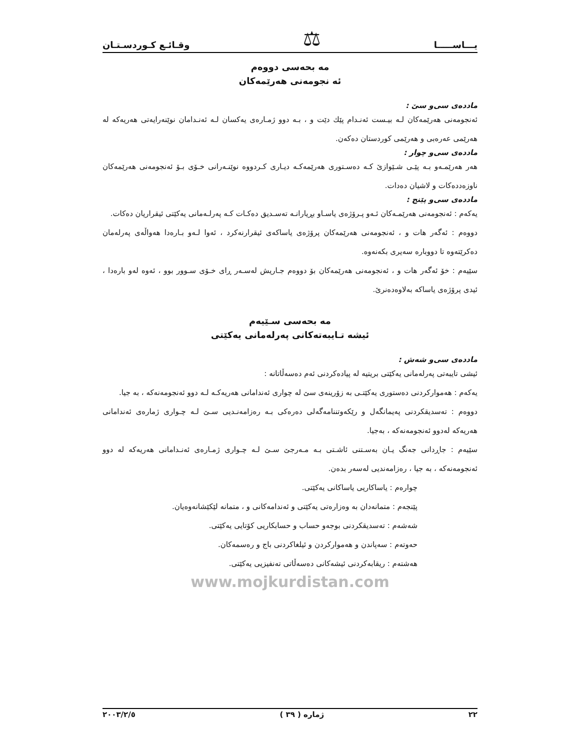یـــاســـــا ⚖ وقـائـع كـوردسـتـان
مه بحه‌سی دووه‌م
ئه نجومه‌نی هه‌رێمه‌كان
مادده‌ی سی‌و سێ :
ئه‌نجومه‌نی هه‌رێمه‌كان لـه بیـست ئه‌نـدام پێك دێت و ، بـه دوو ژمـاره‌ی یه‌كسان لـه ئه‌نـدامان نوێنه‌رایه‌تی هه‌ریه‌كه له هه‌رێمی عه‌ره‌بی و هه‌رێمی كوردستان ده‌كه‌ن.
مادده‌ی سی‌و چوار :
هه‌ر هه‌رێمـه‌و بـه پێـی شـێوازێ كـه ده‌سـتوری هه‌رێمه‌كـه دیـاری كـردووه نوێنـه‌رانی خـۆی بـۆ ئه‌نجومه‌نی هه‌رێمه‌كان ناوزه‌دده‌كات و لاشیان ده‌دات.
مادده‌ی سی‌و پێنج :
یه‌كه‌م : ئه‌نجومه‌نی هه‌رێمـه‌كان ئـه‌و پـرۆژه‌ی یاسـاو بڕیارانـه ته‌سـدیق ده‌كـات كـه په‌رلـه‌مانی یه‌كێتی ئیقراریان ده‌كات.
دووه‌م : ئه‌گه‌ر هات و ، ئه‌نجومه‌نی هه‌رێمه‌كان پرۆژه‌ی یاساكه‌ی ئیقرارنه‌كرد ، ئه‌وا لـه‌و بـاره‌دا هه‌واڵه‌ی په‌رله‌مان ده‌كرێته‌وه تا دووباره سه‌یری بكه‌نه‌وه.
سێیه‌م : خۆ ئه‌گه‌ر هات و ، ئه‌نجومه‌نی هه‌رێمه‌كان بۆ دووه‌م جـاریش له‌سـه‌ر ڕای خـۆی سـوور بوو ، ئه‌وه له‌و باره‌دا ، ئیدی پرۆژه‌ی یاساكه به‌لاوه‌ده‌نرێ.
مه بحه‌سی سـێیه‌م
ئیشه تـایبه‌ته‌كانی په‌رله‌مانی یه‌كێتی
مادده‌ی سی‌و شه‌ش :
ئیشی تایبه‌تی په‌رله‌مانی یه‌كێتی بریتیه له پیاده‌كردنی ئه‌م ده‌سه‌ڵاتانه :
یه‌كه‌م : هه‌مواركردنی ده‌ستوری یه‌كێتـی به زۆرینه‌ی سێ له چواری ئه‌ندامانی هه‌ریه‌كـه لـه دوو ئه‌نجومه‌نه‌كه ، به جیا.
دووه‌م : ته‌سدیقكردنی په‌یمانگه‌ل و رێكه‌وتننامه‌گه‌لی ده‌ره‌كی بـه ره‌زامه‌نـدیی سـێ لـه چـواری ژماره‌ی ئه‌ندامانی هه‌ریه‌كه له‌دوو ئه‌نجومه‌نه‌كه ، به‌جیا.
سێیه‌م : جاڕدانی جه‌نگ یـان به‌سـتنی ئاشـتی بـه مـه‌رجێ سـێ لـه چـواری ژمـاره‌ی ئه‌نـدامانی هه‌ریه‌كه له دوو ئه‌نجومه‌نه‌كه ، به جیا ، ره‌زامه‌ندیی له‌سه‌ر بده‌ن.
چواره‌م : یاساكاریی یاساكانی یه‌كێتی.
پێنجه‌م : متمانه‌دان به وه‌زاره‌تی یه‌كێتی و ئه‌ندامه‌كانی و ، متمانه لێكێشانه‌وه‌یان.
شه‌شه‌م : ته‌سدیقكردنی بوجه‌و حساب و حسابكاریی كۆتایی یه‌كێتی.
حه‌وته‌م : سه‌پاندن و هه‌مواركردن و ئیلغاكردنی باج و ره‌سمه‌كان.
هه‌شته‌م : ریقابه‌كردنی ئیشه‌كانی ده‌سه‌ڵاتی ته‌نفیزیی یه‌كێتی.
www.mojkurdistan.com
٢٠٠٣/٢/٥ ژماره ( ٣٩ ) ٢٢